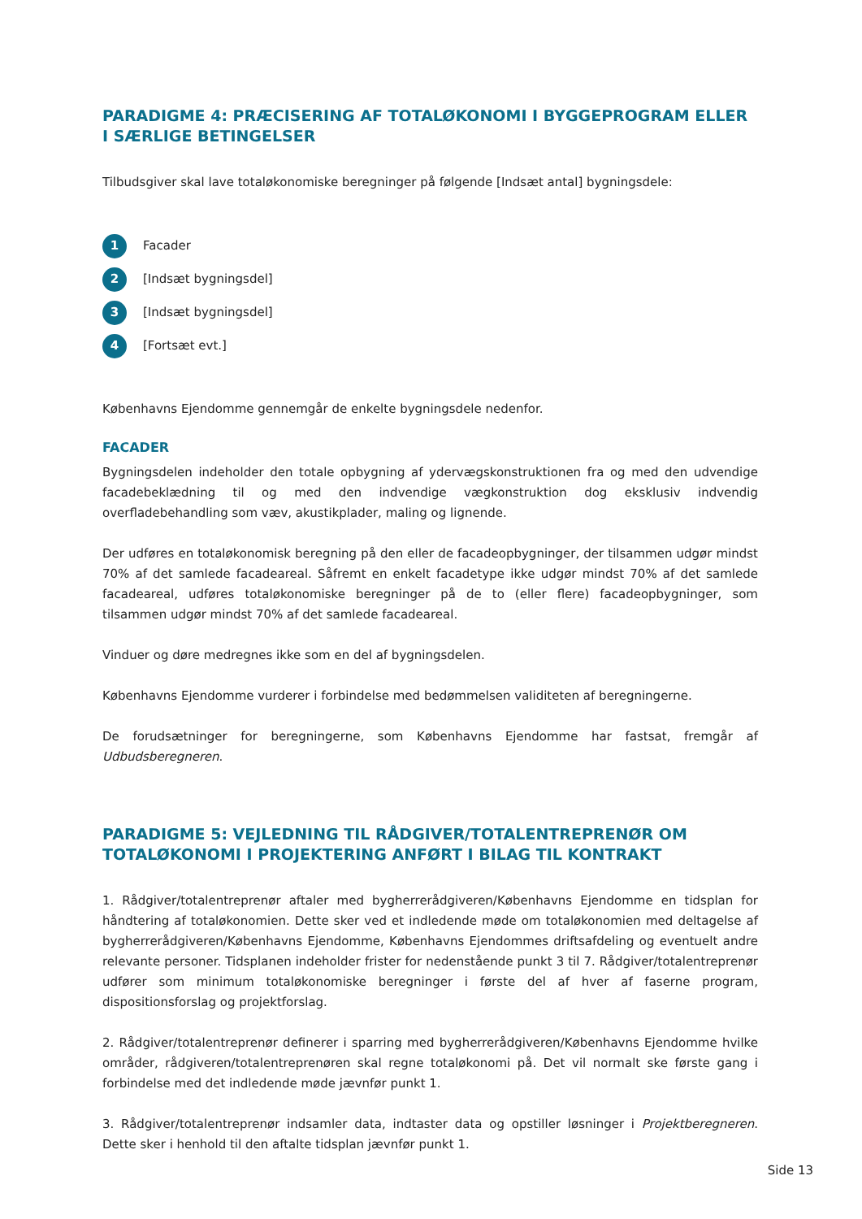PARADIGME 4: PRÆCISERING AF TOTALØKONOMI I BYGGEPROGRAM ELLER I SÆRLIGE BETINGELSER
Tilbudsgiver skal lave totaløkonomiske beregninger på følgende [Indsæt antal] bygningsdele:
1 Facader
2 [Indsæt bygningsdel]
3 [Indsæt bygningsdel]
4 [Fortsæt evt.]
Københavns Ejendomme gennemgår de enkelte bygningsdele nedenfor.
FACADER
Bygningsdelen indeholder den totale opbygning af ydervægskonstruktionen fra og med den udvendige facadebeklædning til og med den indvendige vægkonstruktion dog eksklusiv indvendig overfladebehandling som væv, akustikplader, maling og lignende.
Der udføres en totaløkonomisk beregning på den eller de facadeopbygninger, der tilsammen udgør mindst 70% af det samlede facadeareal. Såfremt en enkelt facadetype ikke udgør mindst 70% af det samlede facadeareal, udføres totaløkonomiske beregninger på de to (eller flere) facadeopbygninger, som tilsammen udgør mindst 70% af det samlede facadeareal.
Vinduer og døre medregnes ikke som en del af bygningsdelen.
Københavns Ejendomme vurderer i forbindelse med bedømmelsen validiteten af beregningerne.
De forudsætninger for beregningerne, som Københavns Ejendomme har fastsat, fremgår af Udbudsberegneren.
PARADIGME 5: VEJLEDNING TIL RÅDGIVER/TOTALENTREPRENØR OM TOTALØKONOMI I PROJEKTERING ANFØRT I BILAG TIL KONTRAKT
1. Rådgiver/totalentreprenør aftaler med bygherrerådgiveren/Københavns Ejendomme en tidsplan for håndtering af totaløkonomien. Dette sker ved et indledende møde om totaløkonomien med deltagelse af bygherrerådgiveren/Københavns Ejendomme, Københavns Ejendommes driftsafdeling og eventuelt andre relevante personer. Tidsplanen indeholder frister for nedenstående punkt 3 til 7. Rådgiver/totalentreprenør udfører som minimum totaløkonomiske beregninger i første del af hver af faserne program, dispositionsforslag og projektforslag.
2. Rådgiver/totalentreprenør definerer i sparring med bygherrerådgiveren/Københavns Ejendomme hvilke områder, rådgiveren/totalentreprenøren skal regne totaløkonomi på. Det vil normalt ske første gang i forbindelse med det indledende møde jævnfør punkt 1.
3. Rådgiver/totalentreprenør indsamler data, indtaster data og opstiller løsninger i Projektberegneren. Dette sker i henhold til den aftalte tidsplan jævnfør punkt 1.
Side 13